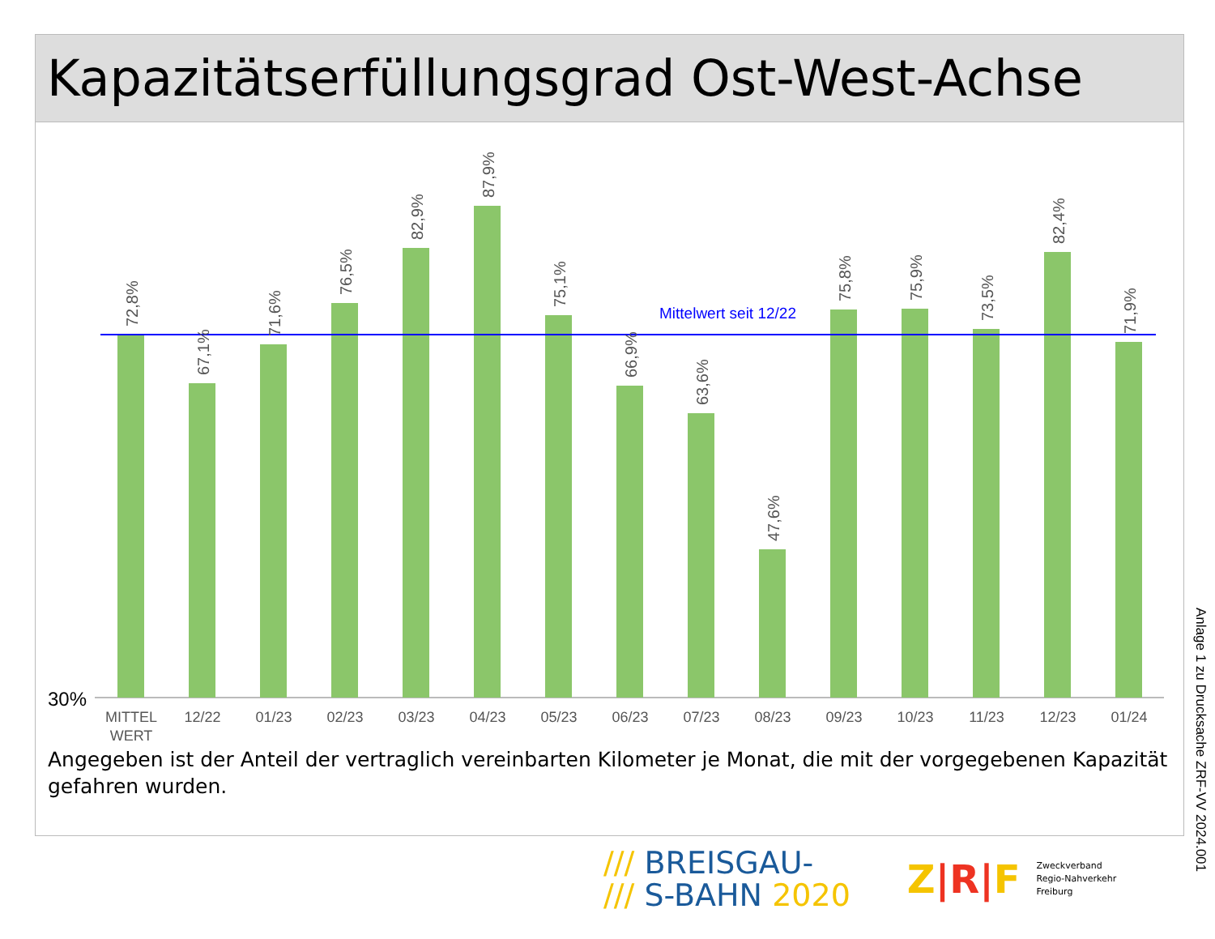Kapazitätserfüllungsgrad Ost-West-Achse
30%
Mittelwert seit 12/22
72,8%
67,1%
71,6%
76,5%
82,9%
87,9%
75,1%
66,9%
63,6%
47,6%
75,8%
75,9%
73,5%
82,4%
71,9%
MITTEL
WERT
12/22
01/23
02/23
03/23
04/23
05/23
06/23
07/23
08/23
09/23
10/23
11/23
12/23
01/24
Angegeben ist der Anteil der vertraglich vereinbarten Kilometer je Monat, die mit der vorgegebenen Kapazität gefahren wurden.
/// BREISGAU-
/// S-BAHN 2020
Z|R|F Zweckverband
Regio-Nahverkehr
Freiburg
Anlage 1 zu Drucksache ZRF-VV 2024.001